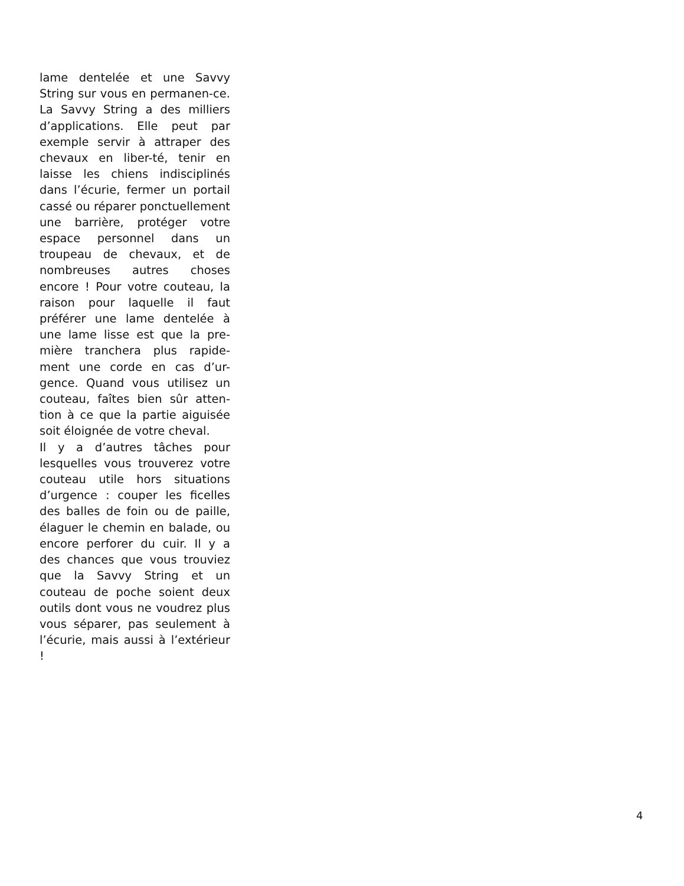lame dentelée et une Savvy String sur vous en permanen-ce. La Savvy String a des milliers d’applications. Elle peut par exemple servir à attraper des chevaux en liber-té, tenir en laisse les chiens indisciplinés dans l’écurie, fermer un portail cassé ou réparer ponctuellement une barrière, protéger votre espace personnel dans un troupeau de chevaux, et de nombreuses autres choses encore ! Pour votre couteau, la raison pour laquelle il faut préférer une lame dentelée à une lame lisse est que la pre-mière tranchera plus rapide-ment une corde en cas d’ur-gence. Quand vous utilisez un couteau, faîtes bien sûr atten-tion à ce que la partie aiguisée soit éloignée de votre cheval.
Il y a d’autres tâches pour lesquelles vous trouverez votre couteau utile hors situations d’urgence : couper les ficelles des balles de foin ou de paille, élaguer le chemin en balade, ou encore perforer du cuir. Il y a des chances que vous trouviez que la Savvy String et un couteau de poche soient deux outils dont vous ne voudrez plus vous séparer, pas seulement à l’écurie, mais aussi à l’extérieur !
4